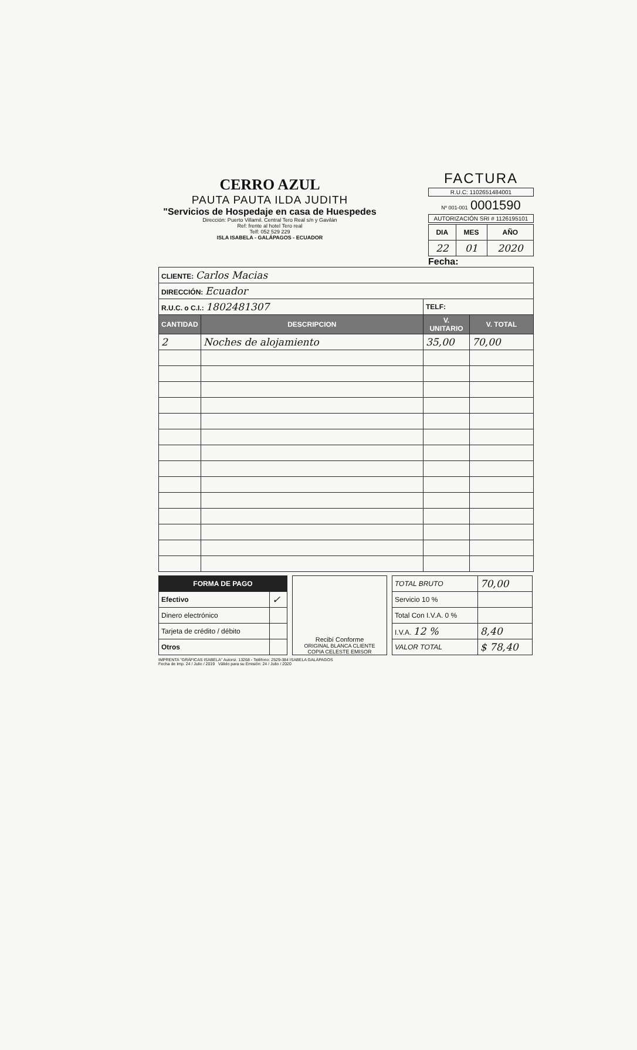CERRO AZUL
PAUTA PAUTA ILDA JUDITH
"Servicios de Hospedaje en casa de Huespedes
Dirección: Puerto Villamil. Central Tero Real s/n y Gavilán
Ref: frente al hotel Tero real
Telf: 052 529 229
ISLA ISABELA - GALÁPAGOS - ECUADOR
FACTURA
R.U.C: 1102651484001
Nº 001-001 0001590
AUTORIZACIÓN SRI # 1126195101
| DIA | MES | AÑO |
| --- | --- | --- |
| 22 | 01 | 2020 |
Fecha:
| CLIENTE: Carlos Macias | | | |
| DIRECCIÓN: Ecuador | | | |
| R.U.C. o C.I.: 1802481307 | | TELF: | |
| CANTIDAD | DESCRIPCION | V. UNITARIO | V. TOTAL |
| 2 | Noches de alojamiento | 35,00 | 70,00 |
| FORMA DE PAGO | |
| --- | --- |
| Efectivo | ✓ |
| Dinero electrónico | |
| Tarjeta de crédito / débito | |
| Otros | |
Recibí Conforme
ORIGINAL BLANCA CLIENTE
COPIA CELESTE EMISOR
| TOTAL BRUTO | 70,00 |
| Servicio 10 % | |
| Total Con I.V.A. 0 % | |
| I.V.A. 12 % | 8,40 |
| VALOR TOTAL | $ 78,40 |
IMPRENTA "GRÁFICAS ISABELA" Autoriz. 13268 - Teléfono: 2529-384 ISABELA GALÁPAGOS
Fecha de Imp. 24 / Julio / 2019 Válido para su Emisión: 24 / Julio / 2020